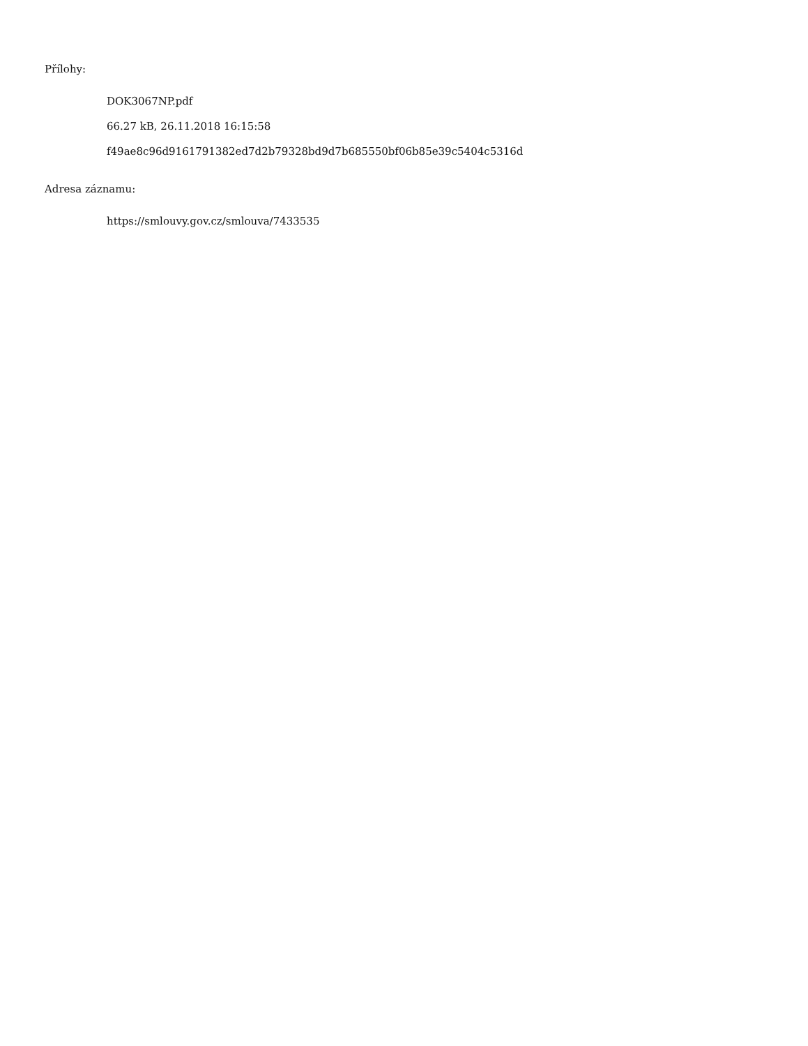Přílohy:
DOK3067NP.pdf
66.27 kB, 26.11.2018 16:15:58
f49ae8c96d9161791382ed7d2b79328bd9d7b685550bf06b85e39c5404c5316d
Adresa záznamu:
https://smlouvy.gov.cz/smlouva/7433535